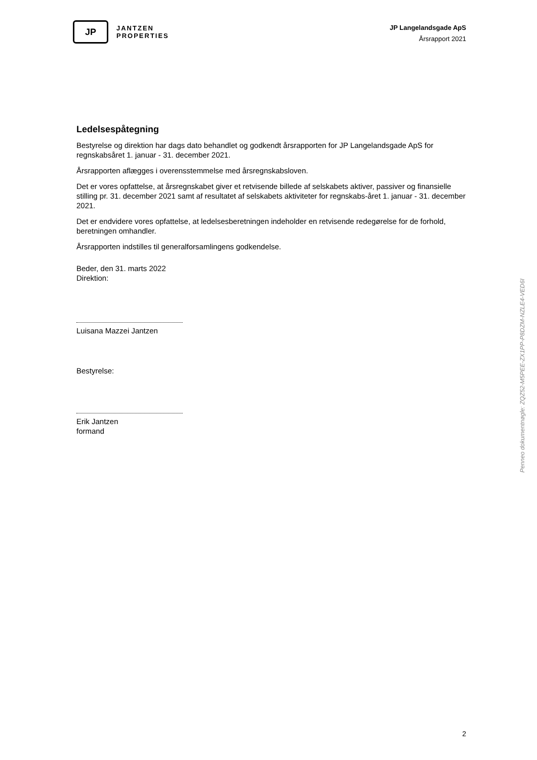JP
JANTZEN
PROPERTIES
JP Langelandsgade ApS
Årsrapport 2021
Ledelsespåtegning
Bestyrelse og direktion har dags dato behandlet og godkendt årsrapporten for JP Langelandsgade ApS for regnskabsåret 1. januar - 31. december 2021.
Årsrapporten aflægges i overensstemmelse med årsregnskabsloven.
Det er vores opfattelse, at årsregnskabet giver et retvisende billede af selskabets aktiver, passiver og finansielle stilling pr. 31. december 2021 samt af resultatet af selskabets aktiviteter for regnskabs-året 1. januar - 31. december 2021.
Det er endvidere vores opfattelse, at ledelsesberetningen indeholder en retvisende redegørelse for de forhold, beretningen omhandler.
Årsrapporten indstilles til generalforsamlingens godkendelse.
Beder, den 31. marts 2022
Direktion:
Luisana Mazzei Jantzen
Bestyrelse:
Erik Jantzen
formand
Penneo dokumentnøgle: ZQZ52-M5PEE-ZX1PP-P8DZM-NZLE4-VED6I
2